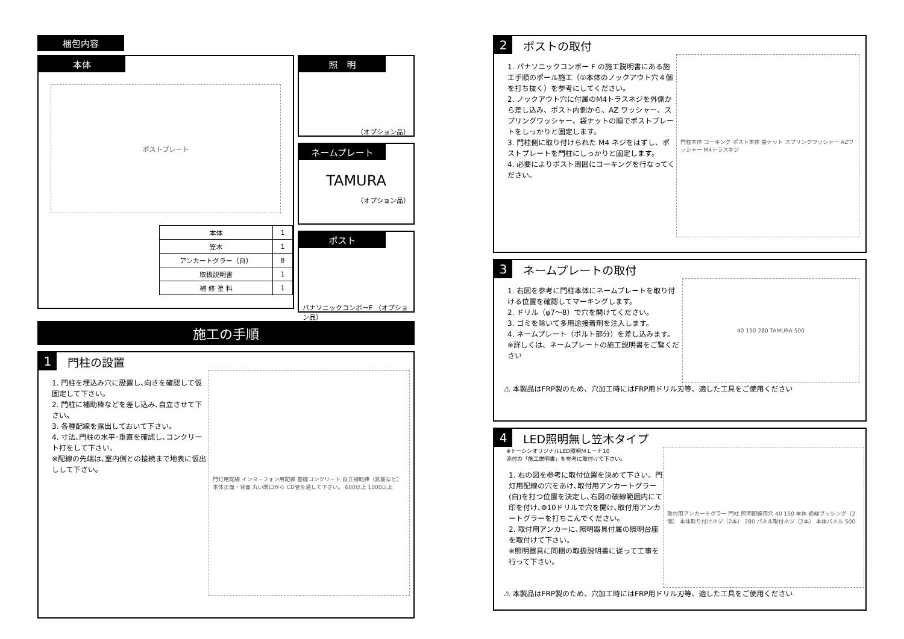梱包内容
本体
ポストプレート
| 本体 | 1 |
| 笠木 | 1 |
| アンカートグラー（白） | 8 |
| 取扱説明書 | 1 |
| 補 修 塗 料 | 1 |
照　明
（オプション品）
ネームプレート
TAMURA
（オプション品）
ポスト
パナソニックコンボーF （オプション品）
施工の手順
1
門柱の設置
1. 門柱を埋込み穴に設置し､向きを確認して仮固定して下さい。
2. 門柱に補助棒などを差し込み､自立させて下さい。
3. 各種配線を露出しておいて下さい。
4. 寸法､門柱の水平･垂直を確認し､コンクリート打をして下さい。
※配線の先端は､室内側との接続まで地表に仮出しして下さい。
門灯用配線 インターフォン用配線 基礎コンクリート 自立補助棒（鉄筋など） 本体正面・背面 丸い開口から CD管を通して下さい。 600以上 1000以上
2
ポストの取付
1. パナソニックコンボー F の施工説明書にある施工手順のポール施工（①本体のノックアウト穴４個を打ち抜く）を参考にしてください。
2. ノックアウト穴に付属のM4トラスネジを外側から差し込み、ポスト内側から、AZ ワッシャー、スプリングワッシャー、袋ナットの順でポストプレートをしっかりと固定します。
3. 門柱側に取り付けられた M4 ネジをはずし、ポストプレートを門柱にしっかりと固定します。
4. 必要によりポスト周囲にコーキングを行なってください。
門柱本体 コーキング ポスト本体 袋ナット スプリングワッシャー AZワッシャー M4トラスネジ
3
ネームプレートの取付
1. 右図を参考に門柱本体にネームプレートを取り付ける位置を確認してマーキングします。
2. ドリル（φ7～8）で穴を開けてください。
3. ゴミを除いて多用途接着剤を注入します。
4. ネームプレート（ボルト部分）を差し込みます。
※詳しくは、ネームプレートの施工説明書をご覧ください
40 150 280 TAMURA 500
⚠ 本製品はFRP製のため、穴加工時にはFRP用ドリル刃等、適した工具をご使用ください
4
LED照明無し笠木タイプ
※トーシンオリジナルLED照明ＭＬ－Ｆ10
添付の「施工説明書」を参考に取付けて下さい。
1. 右の図を参考に取付位置を決めて下さい。門灯用配線の穴をあけ､取付用アンカートグラー(白)を打つ位置を決定し､右図の破線範囲内にて印を付け､Φ10ドリルで穴を開け､取付用アンカートグラーを打ちこんでください。
2. 取付用アンカーに､照明器具付属の照明台座を取付けて下さい。
※照明器具に同梱の取扱説明書に従って工事を行って下さい。
取付用アンカートグラー 門柱 照明配線用穴 40 150 本体 絶縁ブッシング（2個） 本体取り付けネジ（2本） 280 パネル取付ネジ（2本） 本体パネル 500
⚠ 本製品はFRP製のため、穴加工時にはFRP用ドリル刃等、適した工具をご使用ください